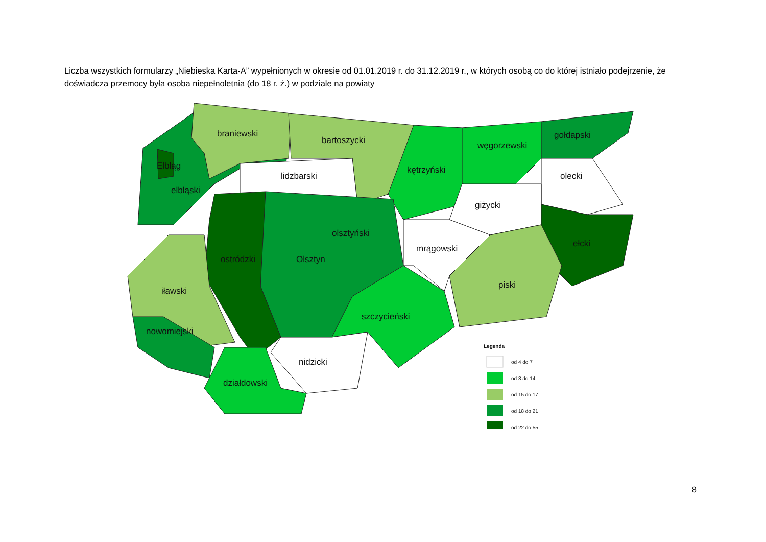Liczba wszystkich formularzy „Niebieska Karta-A” wypełnionych w okresie od 01.01.2019 r. do 31.12.2019 r., w których osobą co do której istniało podejrzenie, że doświadcza przemocy była osoba niepełnoletnia (do 18 r. ż.) w podziale na powiaty
braniewski
bartoszycki
Elbląg
elbląski
lidzbarski
kętrzyński
węgorzewski
gołdapski
olecki
giżycki
olsztyński
mrągowski
ełcki
ostródzki
Olsztyn
iławski
piski
szczycieński
nowomiejski
nidzicki
działdowski
Legenda
od 4 do 7
od 8 do 14
od 15 do 17
od 18 do 21
od 22 do 55
8